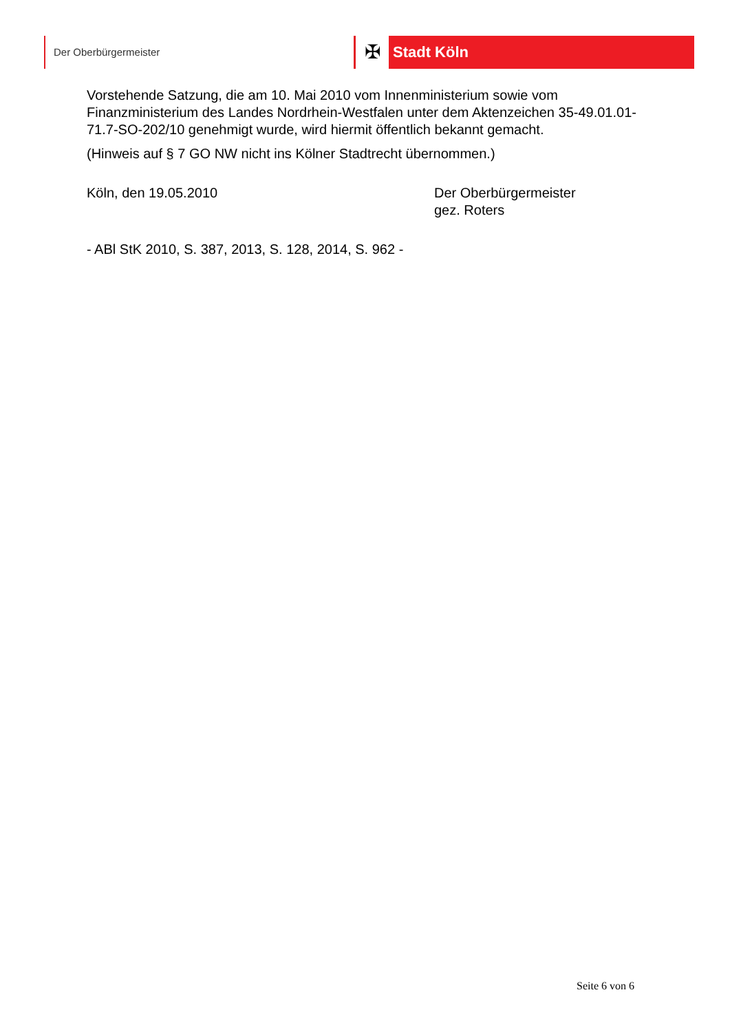Der Oberbürgermeister
✠ Stadt Köln
Vorstehende Satzung, die am 10. Mai 2010 vom Innenministerium sowie vom Finanzministerium des Landes Nordrhein-Westfalen unter dem Aktenzeichen 35-49.01.01-71.7-SO-202/10 genehmigt wurde, wird hiermit öffentlich bekannt gemacht.
(Hinweis auf § 7 GO NW nicht ins Kölner Stadtrecht übernommen.)
Köln, den 19.05.2010 Der Oberbürgermeister
gez. Roters
- ABl StK 2010, S. 387, 2013, S. 128, 2014, S. 962 -
Seite 6 von 6